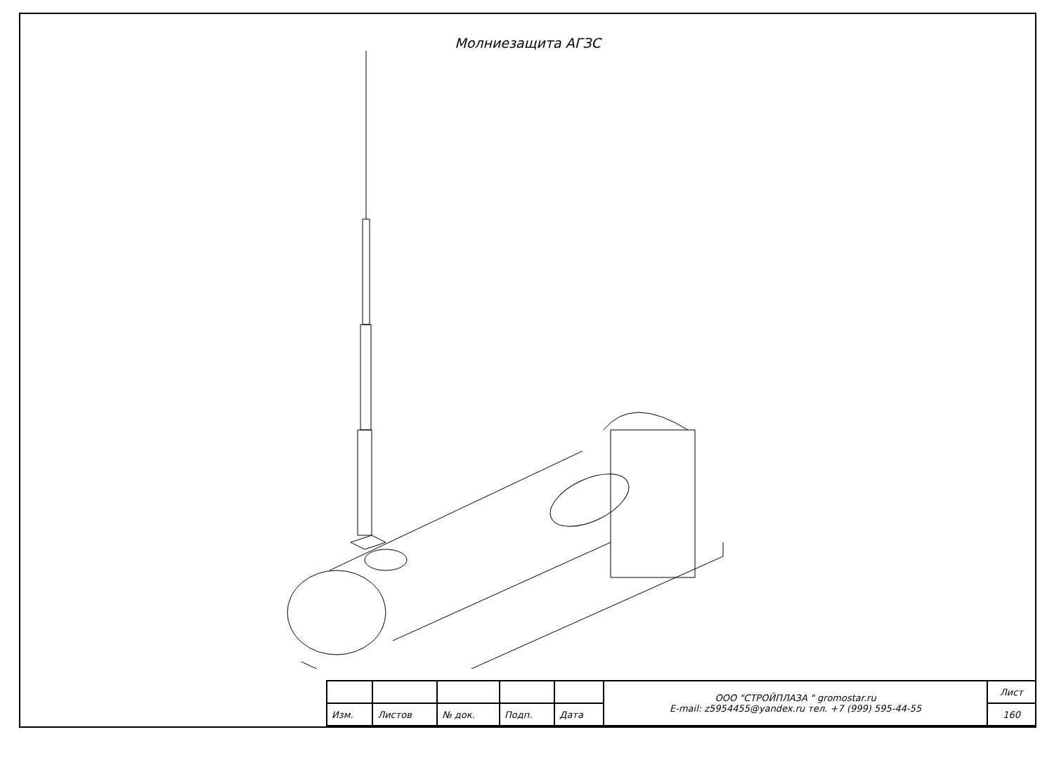Молниезащита АГЗС
| | | | | | ООО "СТРОЙПЛАЗА " gromostar.ru E-mail: z5954455@yandex.ru тел. +7 (999) 595-44-55 | Лист |
| Изм. | Листов | № док. | Подп. | Дата | | 160 |